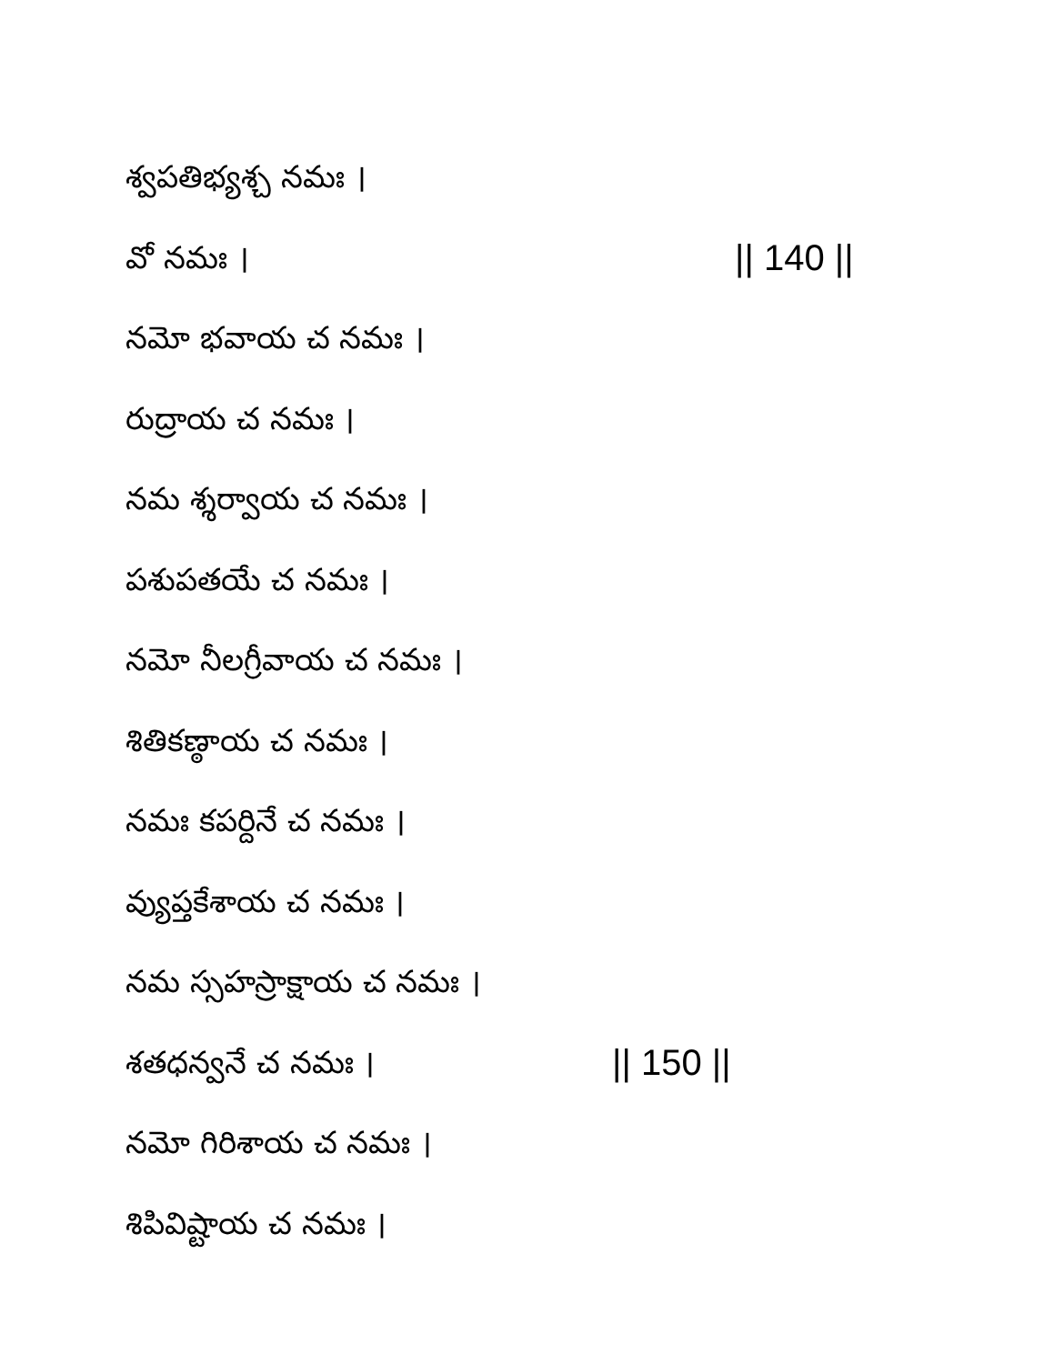శ్వపతిభ్యశ్చ నమః ।
వో నమః । || 140 ||
నమో భవాయ చ నమః ।
రుద్రాయ చ నమః ।
నమ శ్శర్వాయ చ నమః ।
పశుపతయే చ నమః ।
నమో నీలగ్రీవాయ చ నమః ।
శితికణ్ఠాయ చ నమః ।
నమః కపర్దినే చ నమః ।
వ్యుప్తకేశాయ చ నమః ।
నమ స్సహస్రాక్షాయ చ నమః ।
శతధన్వనే చ నమః । || 150 ||
నమో గిరిశాయ చ నమః ।
శిపివిష్టాయ చ నమః ।